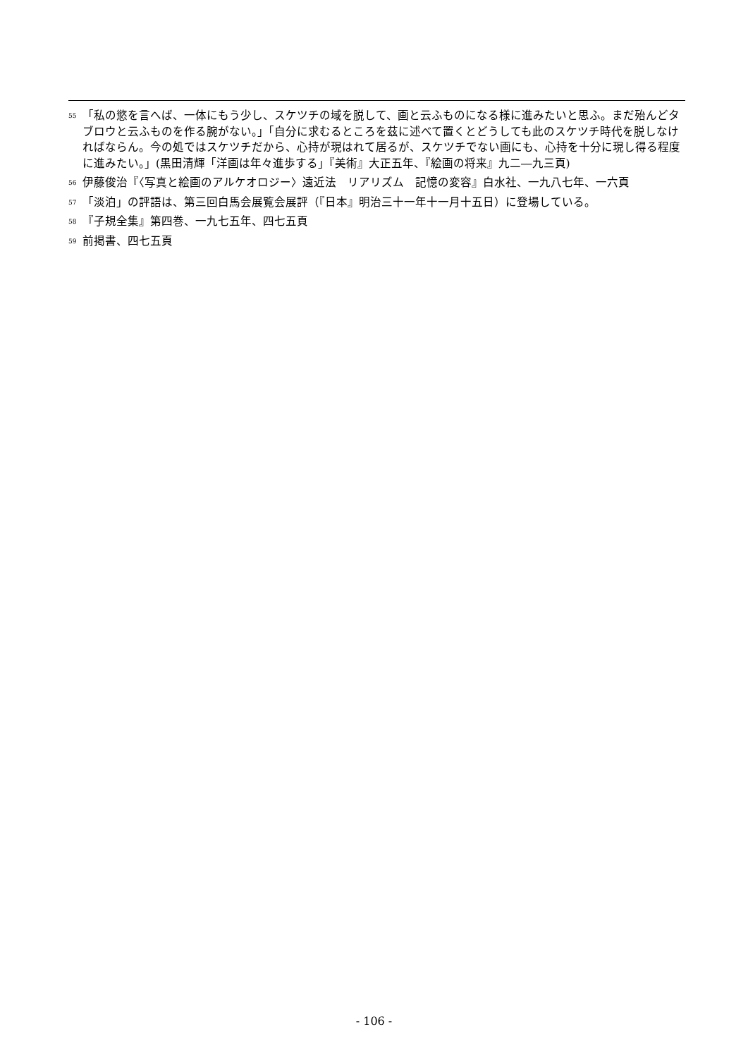<sup>55</sup>「私の慾を言へば、一体にもう少し、スケツチの域を脱して、画と云ふものになる様に進みたいと思ふ。まだ殆んどタブロウと云ふものを作る腕がない。」「自分に求むるところを茲に述べて置くとどうしても此のスケツチ時代を脱しなければならん。今の処ではスケツチだから、心持が現はれて居るが、スケツチでない画にも、心持を十分に現し得る程度に進みたい。」(黒田清輝「洋画は年々進歩する」『美術』大正五年、『絵画の将来』九二―九三頁)
<sup>56</sup> 伊藤俊治『〈写真と絵画のアルケオロジー〉遠近法　リアリズム　記憶の変容』白水社、一九八七年、一六頁
<sup>57</sup>「淡泊」の評語は、第三回白馬会展覧会展評（『日本』明治三十一年十一月十五日）に登場している。
<sup>58</sup>『子規全集』第四巻、一九七五年、四七五頁
<sup>59</sup> 前掲書、四七五頁
- 106 -